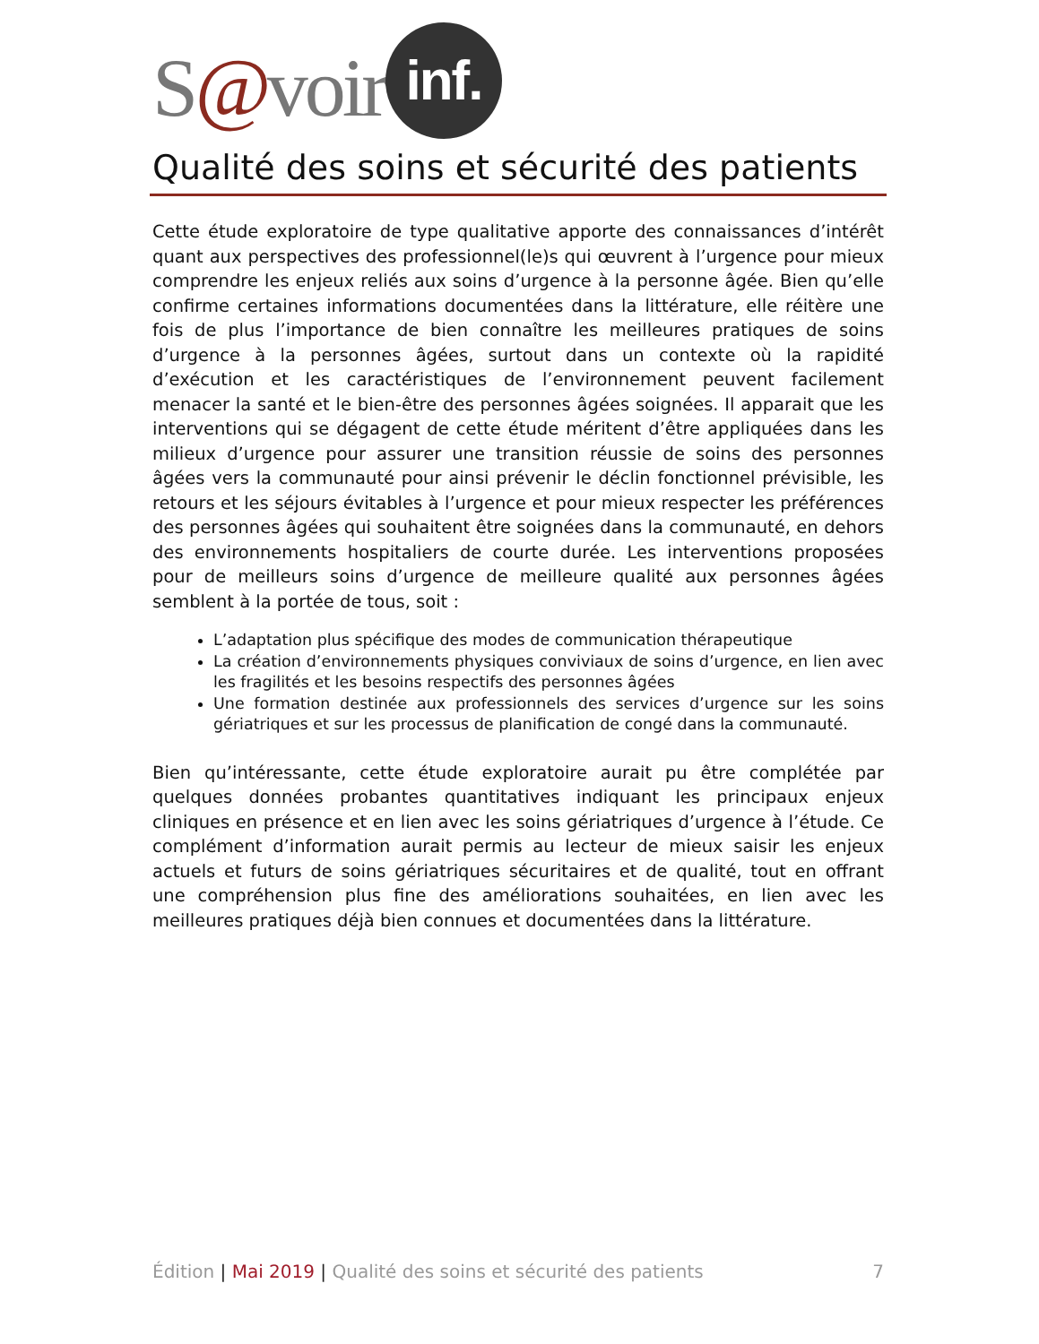S@voir
inf.
Qualité des soins et sécurité des patients
Cette étude exploratoire de type qualitative apporte des connaissances d’intérêt quant aux perspectives des professionnel(le)s qui œuvrent à l’urgence pour mieux comprendre les enjeux reliés aux soins d’urgence à la personne âgée. Bien qu’elle confirme certaines informations documentées dans la littérature, elle réitère une fois de plus l’importance de bien connaître les meilleures pratiques de soins d’urgence à la personnes âgées, surtout dans un contexte où la rapidité d’exécution et les caractéristiques de l’environnement peuvent facilement menacer la santé et le bien-être des personnes âgées soignées. Il apparait que les interventions qui se dégagent de cette étude méritent d’être appliquées dans les milieux d’urgence pour assurer une transition réussie de soins des personnes âgées vers la communauté pour ainsi prévenir le déclin fonctionnel prévisible, les retours et les séjours évitables à l’urgence et pour mieux respecter les préférences des personnes âgées qui souhaitent être soignées dans la communauté, en dehors des environnements hospitaliers de courte durée. Les interventions proposées pour de meilleurs soins d’urgence de meilleure qualité aux personnes âgées semblent à la portée de tous, soit :
L’adaptation plus spécifique des modes de communication thérapeutique
La création d’environnements physiques conviviaux de soins d’urgence, en lien avec les fragilités et les besoins respectifs des personnes âgées
Une formation destinée aux professionnels des services d’urgence sur les soins gériatriques et sur les processus de planification de congé dans la communauté.
Bien qu’intéressante, cette étude exploratoire aurait pu être complétée par quelques données probantes quantitatives indiquant les principaux enjeux cliniques en présence et en lien avec les soins gériatriques d’urgence à l’étude. Ce complément d’information aurait permis au lecteur de mieux saisir les enjeux actuels et futurs de soins gériatriques sécuritaires et de qualité, tout en offrant une compréhension plus fine des améliorations souhaitées, en lien avec les meilleures pratiques déjà bien connues et documentées dans la littérature.
Édition | Mai 2019 | Qualité des soins et sécurité des patients 7